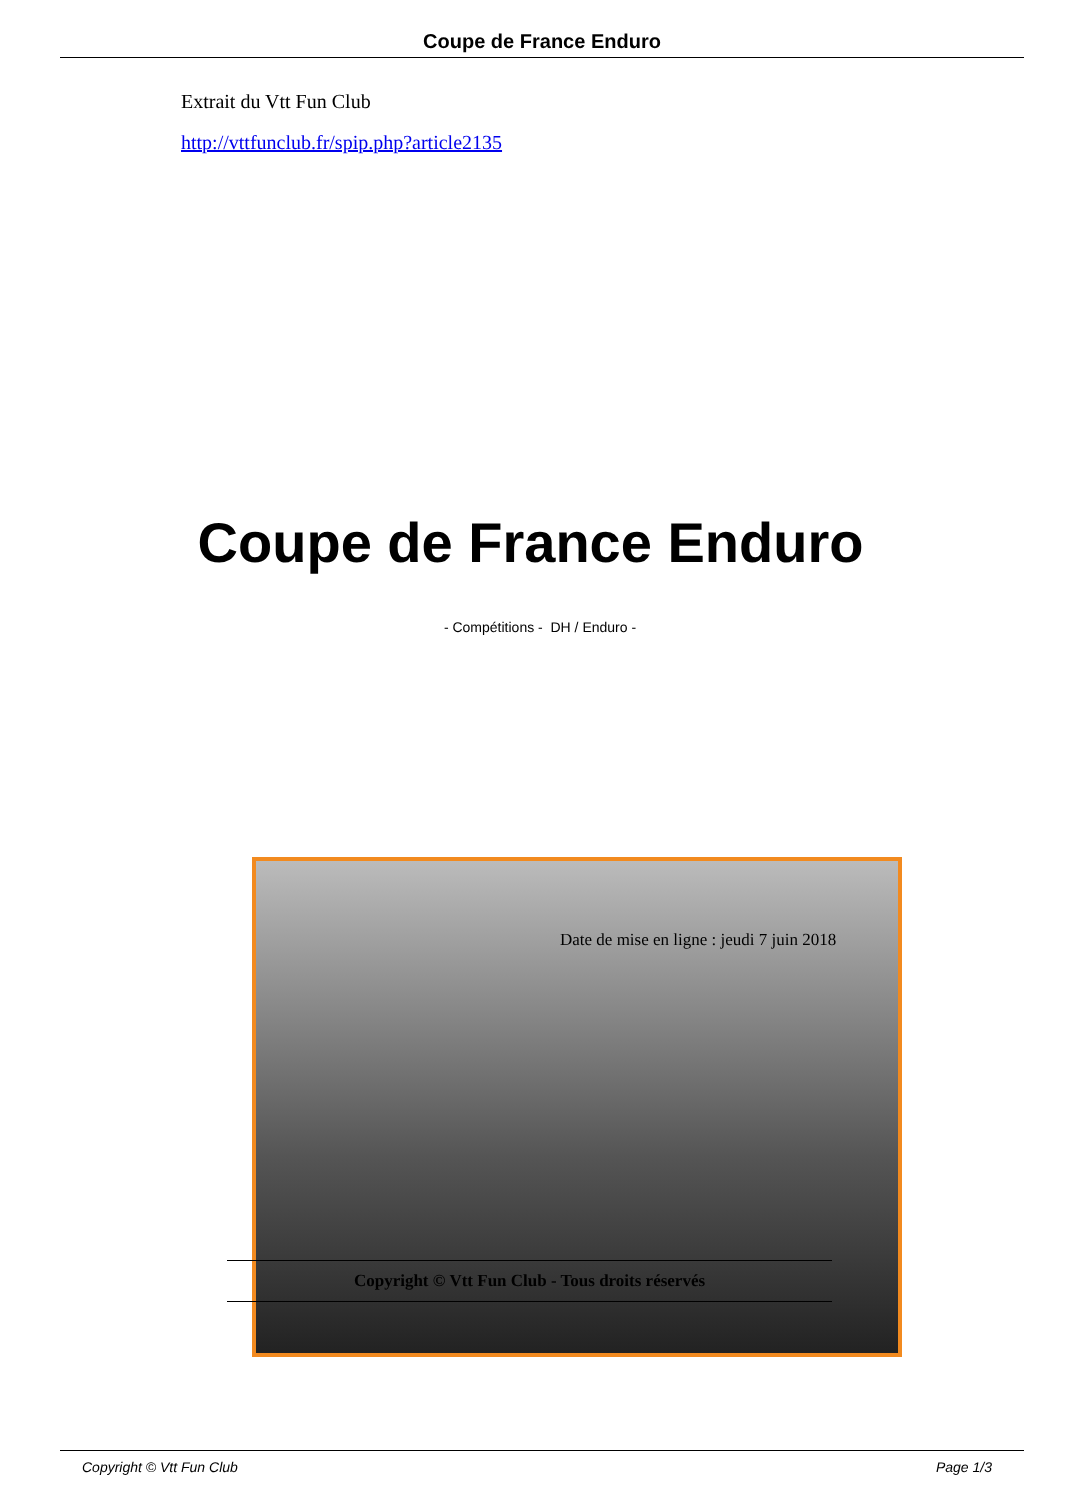Coupe de France Enduro
Extrait du Vtt Fun Club
http://vttfunclub.fr/spip.php?article2135
Coupe de France Enduro
- Compétitions - DH / Enduro -
Date de mise en ligne : jeudi 7 juin 2018
Copyright © Vtt Fun Club - Tous droits réservés
Copyright © Vtt Fun Club Page 1/3